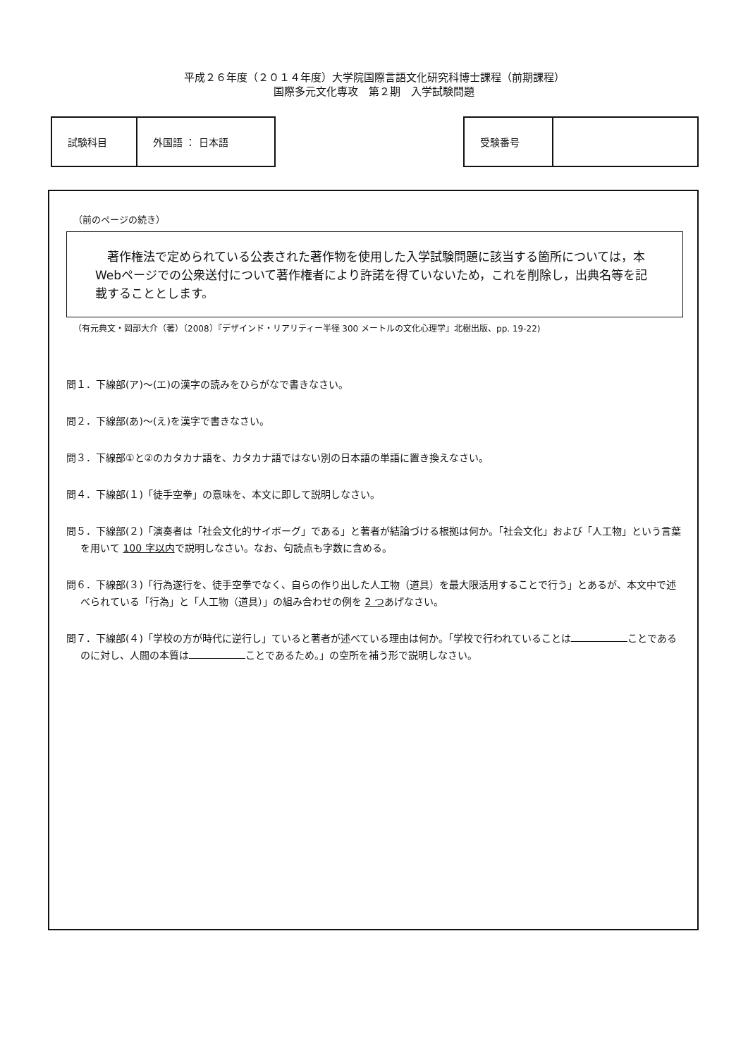平成２６年度（２０１４年度）大学院国際言語文化研究科博士課程（前期課程）
国際多元文化専攻　第２期　入学試験問題
| 試験科目 | 外国語 ： 日本語 |
| 受験番号 | |
（前のページの続き）
　著作権法で定められている公表された著作物を使用した入学試験問題に該当する箇所については，本Webページでの公衆送付について著作権者により許諾を得ていないため，これを削除し，出典名等を記載することとします。
（有元典文・岡部大介（著）（2008）『デザインド・リアリティー半径 300 メートルの文化心理学』北樹出版、pp. 19-22)
問１．下線部(ア)～(エ)の漢字の読みをひらがなで書きなさい。
問２．下線部(あ)～(え)を漢字で書きなさい。
問３．下線部①と②のカタカナ語を、カタカナ語ではない別の日本語の単語に置き換えなさい。
問４．下線部(１)「徒手空拳」の意味を、本文に即して説明しなさい。
問５．下線部(２)「演奏者は「社会文化的サイボーグ」である」と著者が結論づける根拠は何か。「社会文化」および「人工物」という言葉を用いて 100 字以内で説明しなさい。なお、句読点も字数に含める。
問６．下線部(３)「行為遂行を、徒手空拳でなく、自らの作り出した人工物（道具）を最大限活用することで行う」とあるが、本文中で述べられている「行為」と「人工物（道具）」の組み合わせの例を 2 つあげなさい。
問７．下線部(４)「学校の方が時代に逆行し」ていると著者が述べている理由は何か。「学校で行われていることは ことであるのに対し、人間の本質は ことであるため。」の空所を補う形で説明しなさい。